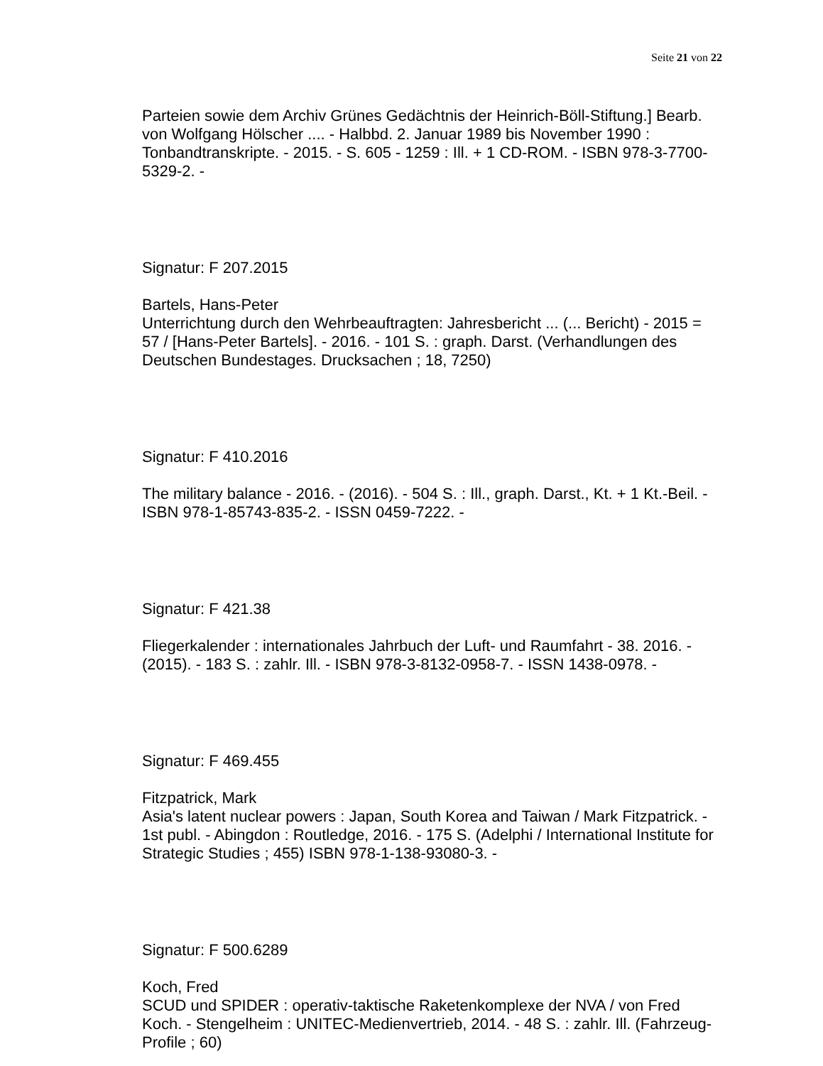Seite 21 von 22
Parteien sowie dem Archiv Grünes Gedächtnis der Heinrich-Böll-Stiftung.] Bearb. von Wolfgang Hölscher .... - Halbbd. 2. Januar 1989 bis November 1990 : Tonbandtranskripte. - 2015. - S. 605 - 1259 : Ill. + 1 CD-ROM. - ISBN 978-3-7700-5329-2. -
Signatur: F 207.2015
Bartels, Hans-Peter
Unterrichtung durch den Wehrbeauftragten: Jahresbericht ... (... Bericht) - 2015 = 57 / [Hans-Peter Bartels]. - 2016. - 101 S. : graph. Darst. (Verhandlungen des Deutschen Bundestages. Drucksachen ; 18, 7250)
Signatur: F 410.2016
The military balance - 2016. - (2016). - 504 S. : Ill., graph. Darst., Kt. + 1 Kt.-Beil. - ISBN 978-1-85743-835-2. - ISSN 0459-7222. -
Signatur: F 421.38
Fliegerkalender : internationales Jahrbuch der Luft- und Raumfahrt - 38. 2016. - (2015). - 183 S. : zahlr. Ill. - ISBN 978-3-8132-0958-7. - ISSN 1438-0978. -
Signatur: F 469.455
Fitzpatrick, Mark
Asia's latent nuclear powers : Japan, South Korea and Taiwan / Mark Fitzpatrick. - 1st publ. - Abingdon : Routledge, 2016. - 175 S. (Adelphi / International Institute for Strategic Studies ; 455) ISBN 978-1-138-93080-3. -
Signatur: F 500.6289
Koch, Fred
SCUD und SPIDER : operativ-taktische Raketenkomplexe der NVA / von Fred Koch. - Stengelheim : UNITEC-Medienvertrieb, 2014. - 48 S. : zahlr. Ill. (Fahrzeug-Profile ; 60)